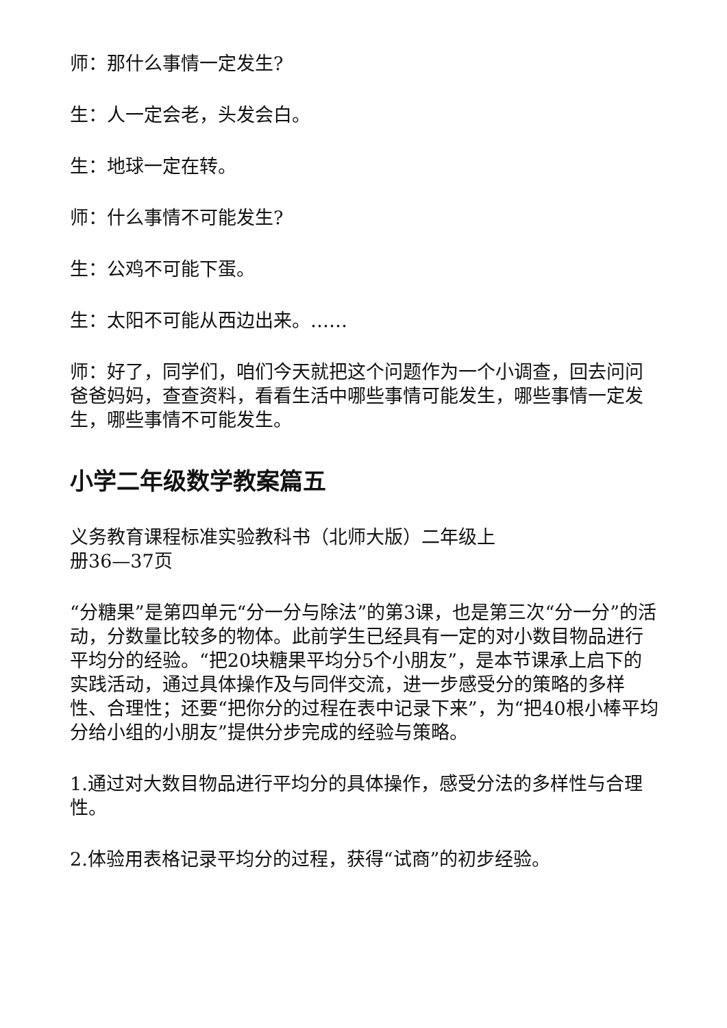师：那什么事情一定发生?
生：人一定会老，头发会白。
生：地球一定在转。
师：什么事情不可能发生?
生：公鸡不可能下蛋。
生：太阳不可能从西边出来。……
师：好了，同学们，咱们今天就把这个问题作为一个小调查，回去问问爸爸妈妈，查查资料，看看生活中哪些事情可能发生，哪些事情一定发生，哪些事情不可能发生。
小学二年级数学教案篇五
义务教育课程标准实验教科书（北师大版）二年级上
册36—37页
“分糖果”是第四单元“分一分与除法”的第3课，也是第三次“分一分”的活动，分数量比较多的物体。此前学生已经具有一定的对小数目物品进行平均分的经验。“把20块糖果平均分5个小朋友”，是本节课承上启下的实践活动，通过具体操作及与同伴交流，进一步感受分的策略的多样性、合理性；还要“把你分的过程在表中记录下来”，为“把40根小棒平均分给小组的小朋友”提供分步完成的经验与策略。
1.通过对大数目物品进行平均分的具体操作，感受分法的多样性与合理性。
2.体验用表格记录平均分的过程，获得“试商”的初步经验。